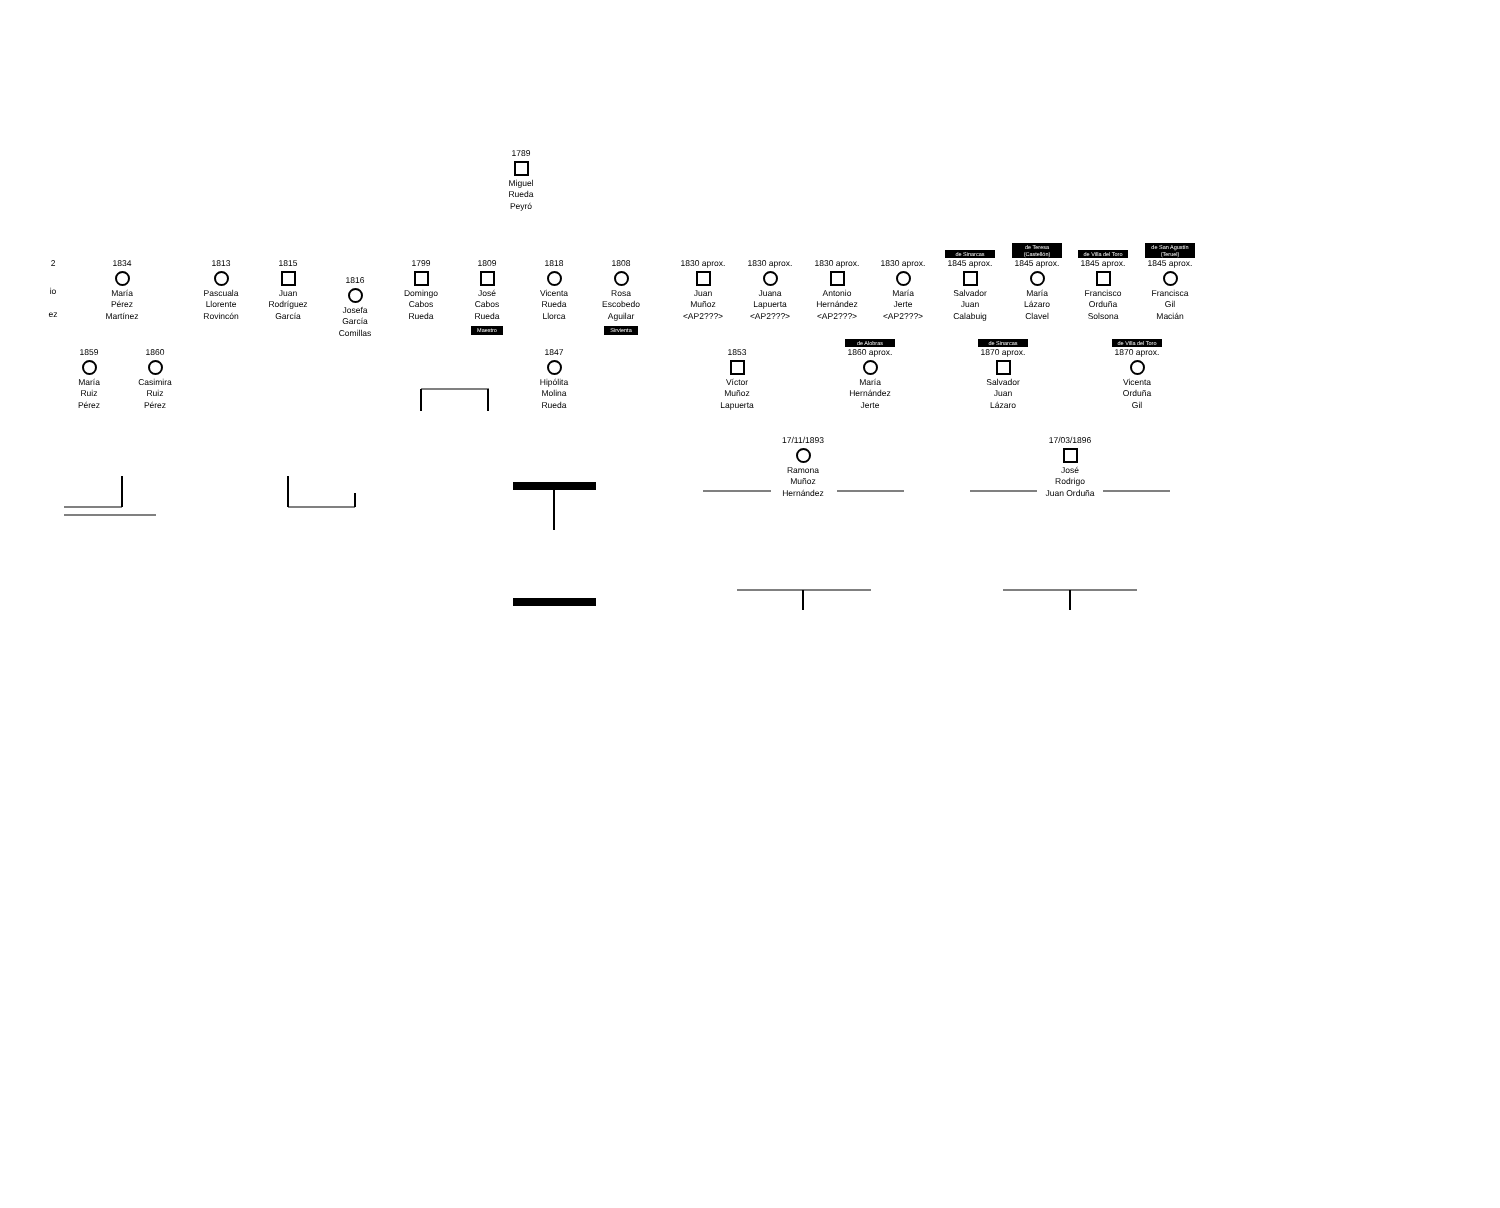1789
Miguel
Rueda
Peyró
2
io
ez
1834
María
Pérez
Martínez
1813
Pascuala
Llorente
Rovincón
1815
Juan
Rodríguez
García
1816
Josefa
García
Comillas
1799
Domingo
Cabos
Rueda
1809
José
Cabos
Rueda
Maestro
1818
Vicenta
Rueda
Llorca
1808
Rosa
Escobedo
Aguilar
Sirvienta
1830 aprox.
Juan
Muñoz
<AP2???>
1830 aprox.
Juana
Lapuerta
<AP2???>
1830 aprox.
Antonio
Hernández
<AP2???>
1830 aprox.
María
Jerte
<AP2???>
de Sinarcas
1845 aprox.
Salvador
Juan
Calabuig
de Teresa
(Castellón)
1845 aprox.
María
Lázaro
Clavel
de Villa del Toro
1845 aprox.
Francisco
Orduña
Solsona
de San Agustín
(Teruel)
1845 aprox.
Francisca
Gil
Macián
1859
María
Ruiz
Pérez
1860
Casimira
Ruiz
Pérez
1847
Hipólita
Molina
Rueda
1853
Víctor
Muñoz
Lapuerta
de Alobras
1860 aprox.
María
Hernández
Jerte
de Sinarcas
1870 aprox.
Salvador
Juan
Lázaro
de Villa del Toro
1870 aprox.
Vicenta
Orduña
Gil
17/11/1893
Ramona
Muñoz
Hernández
17/03/1896
José
Rodrigo
Juan Orduña